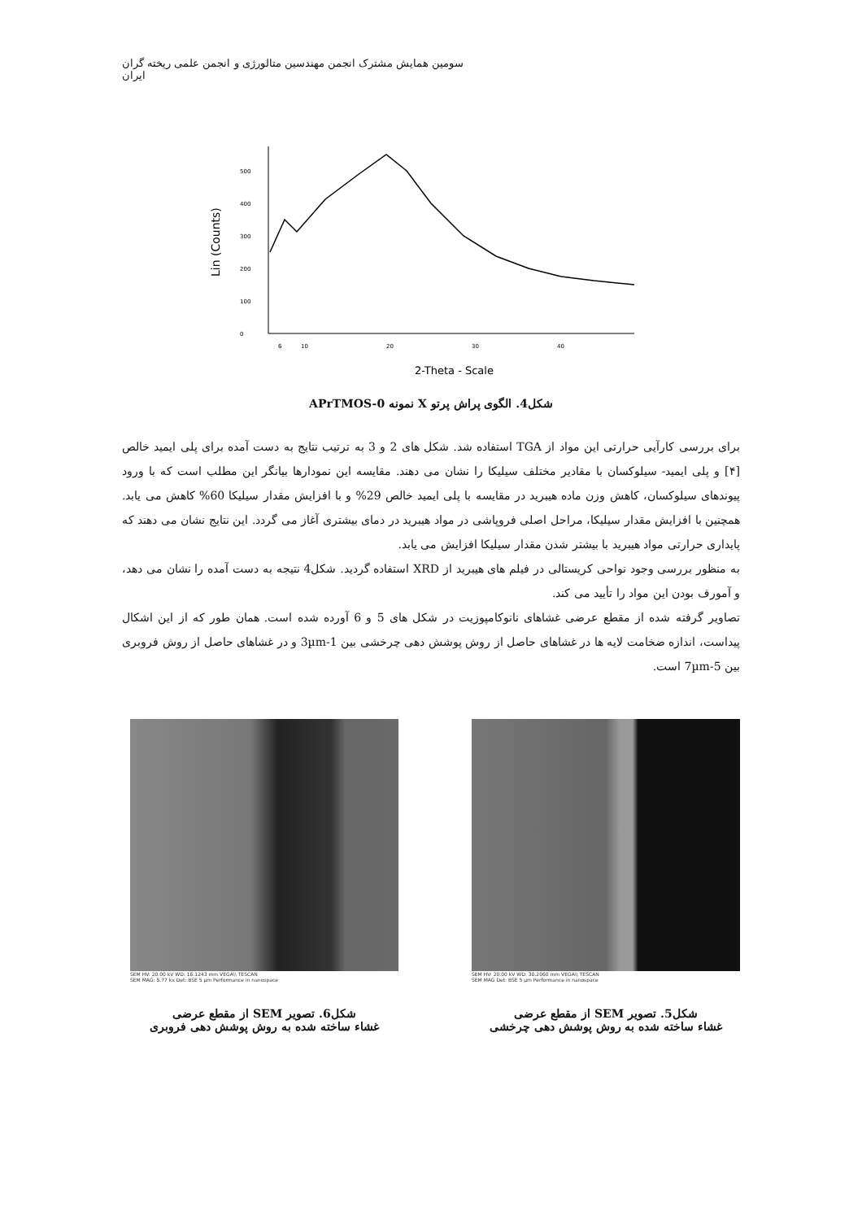سومین همایش مشترک انجمن مهندسین متالورژی و انجمن علمی ریخته گران ایران
Lin (Counts)
0
100
200
300
400
500
6
10
20
30
40
2-Theta - Scale
شکل4. الگوی پراش پرتو X نمونه APrTMOS-0
برای بررسی کارآیی حرارتی این مواد از TGA استفاده شد. شکل های 2 و 3 به ترتیب نتایج به دست آمده برای پلی ایمید خالص [۴] و پلی ایمید- سیلوکسان با مقادیر مختلف سیلیکا را نشان می دهند. مقایسه این نمودارها بیانگر این مطلب است که با ورود پیوندهای سیلوکسان، کاهش وزن ماده هیبرید در مقایسه با پلی ایمید خالص 29% و با افزایش مقدار سیلیکا 60% کاهش می یابد. همچنین با افزایش مقدار سیلیکا، مراحل اصلی فروپاشی در مواد هیبرید در دمای بیشتری آغاز می گردد. این نتایج نشان می دهند که پایداری حرارتی مواد هیبرید با بیشتر شدن مقدار سیلیکا افزایش می یابد.
به منظور بررسی وجود نواحی کریستالی در فیلم های هیبرید از XRD استفاده گردید. شکل4 نتیجه به دست آمده را نشان می دهد، و آمورف بودن این مواد را تأیید می کند.
تصاویر گرفته شده از مقطع عرضی غشاهای نانوکامپوزیت در شکل های 5 و 6 آورده شده است. همان طور که از این اشکال پیداست، اندازه ضخامت لایه ها در غشاهای حاصل از روش پوشش دهی چرخشی بین 1-3µm و در غشاهای حاصل از روش فروبری بین 5-7µm است.
SEM HV: 20.00 kV WD: 16.1243 mm VEGA\\ TESCAN
SEM MAG: 5.77 kx Det: BSE 5 µm Performance in nanospace
شکل6. تصویر SEM از مقطع عرضی
غشاء ساخته شده به روش پوشش دهی فروبری
SEM HV: 20.00 kV WD: 30.2060 mm VEGA\\ TESCAN
SEM MAG Det: BSE 5 µm Performance in nanospace
شکل5. تصویر SEM از مقطع عرضی
غشاء ساخته شده به روش پوشش دهی چرخشی